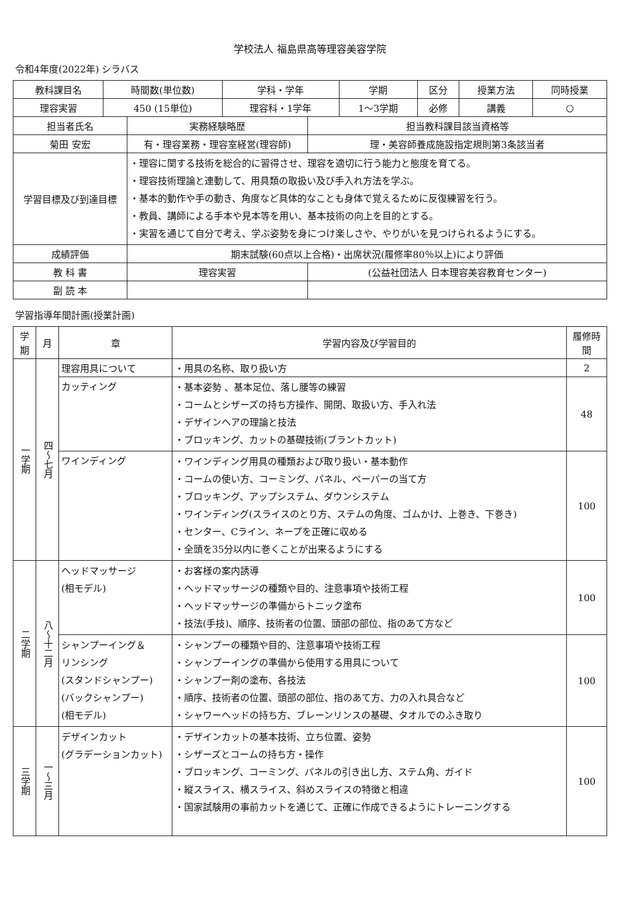学校法人 福島県高等理容美容学院
令和4年度(2022年) シラバス
| 教科課目名 | 時間数(単位数) | 学科・学年 | 学期 | 区分 | 授業方法 | 同時授業 |
| 理容実習 | 450 (15単位) | 理容科・1学年 | 1～3学期 | 必修 | 講義 | ○ |
| 担当者氏名 | 実務経験略歴 | | 担当教科課目該当資格等 |
| 菊田 安宏 | 有・理容業務・理容室経営(理容師) | | 理・美容師養成施設指定規則第3条該当者 |
| 学習目標及び到達目標 | ・理容に関する技術を総合的に習得させ、理容を適切に行う能力と態度を育てる。 ・理容技術理論と連動して、用具類の取扱い及び手入れ方法を学ぶ。 ・基本的動作や手の動き、角度など具体的なことも身体で覚えるために反復練習を行う。 ・教員、講師による手本や見本等を用い、基本技術の向上を目的とする。 ・実習を通じて自分で考え、学ぶ姿勢を身につけ楽しさや、やりがいを見つけられるようにする。 | | |
| 成績評価 | 期末試験(60点以上合格)・出席状況(履修率80％以上)により評価 | | |
| 教 科 書 | 理容実習 | (公益社団法人 日本理容美容教育センター) | |
| 副 読 本 | | | |
学習指導年間計画(授業計画)
| 学期 | 月 | 章 | 学習内容及び学習目的 | 履修時間 |
| --- | --- | --- | --- | --- |
| 一学期 | 四～七月 | 理容用具について | ・用具の名称、取り扱い方 | 2 |
| | | カッティング | ・基本姿勢 、基本足位、落し腰等の練習 ・コームとシザーズの持ち方操作、開閉、取扱い方、手入れ法 ・デザインヘアの理論と技法 ・ブロッキング、カットの基礎技術(ブラントカット) | 48 |
| | | ワインディング | ・ワインディング用具の種類および取り扱い・基本動作 ・コームの使い方、コーミング、パネル、ペーパーの当て方 ・ブロッキング、アップシステム、ダウンシステム ・ワインディング(スライスのとり方、ステムの角度、ゴムかけ、上巻き、下巻き) ・センター、Cライン、ネープを正確に収める ・全頭を35分以内に巻くことが出来るようにする | 100 |
| 二学期 | 八～十二月 | ヘッドマッサージ (相モデル) | ・お客様の案内誘導 ・ヘッドマッサージの種類や目的、注意事項や技術工程 ・ヘッドマッサージの準備からトニック塗布 ・技法(手技)、順序、技術者の位置、頭部の部位、指のあて方など | 100 |
| | | シャンプーイング＆ リンシング (スタンドシャンプー) (バックシャンプー) (相モデル) | ・シャンプーの種類や目的、注意事項や技術工程 ・シャンプーイングの準備から使用する用具について ・シャンプー剤の塗布、各技法 ・順序、技術者の位置、頭部の部位、指のあて方、力の入れ具合など ・シャワーヘッドの持ち方、ブレーンリンスの基礎、タオルでのふき取り | 100 |
| 三学期 | 一～三月 | デザインカット (グラデーションカット) | ・デザインカットの基本技術、立ち位置、姿勢 ・シザーズとコームの持ち方・操作 ・ブロッキング、コーミング、パネルの引き出し方、ステム角、ガイド ・縦スライス、横スライス、斜めスライスの特徴と相違 ・国家試験用の事前カットを通じて、正確に作成できるようにトレーニングする | 100 |